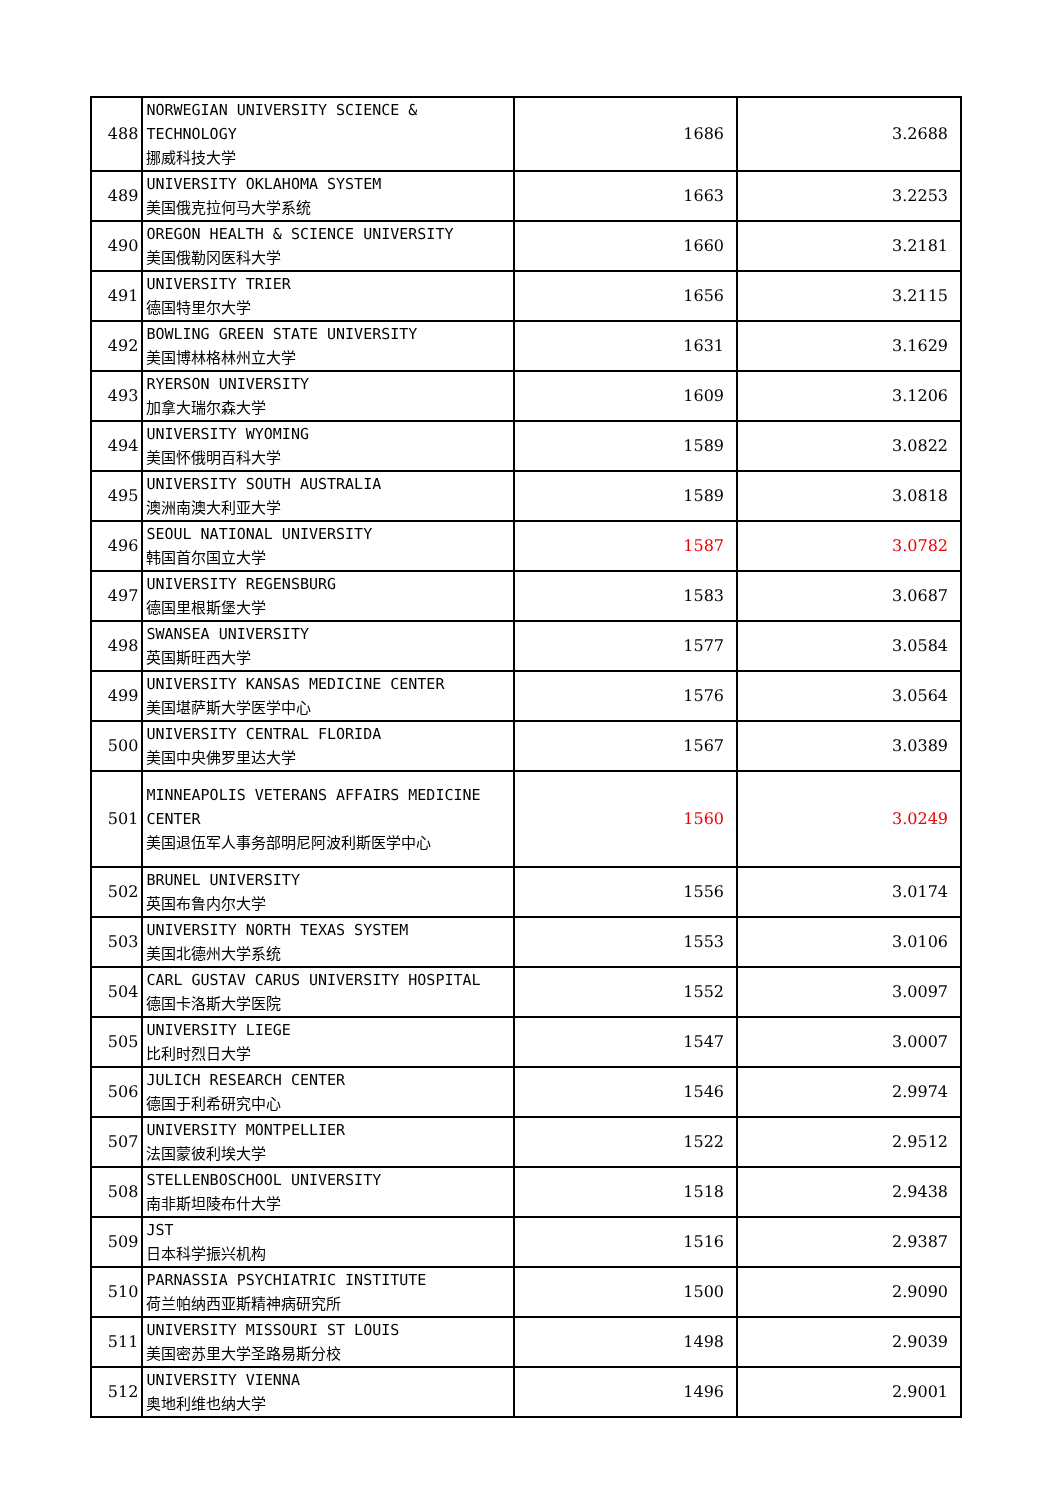| 488 | NORWEGIAN UNIVERSITY SCIENCE & TECHNOLOGY 挪威科技大学 | 1686 | 3.2688 |
| 489 | UNIVERSITY OKLAHOMA SYSTEM 美国俄克拉何马大学系统 | 1663 | 3.2253 |
| 490 | OREGON HEALTH & SCIENCE UNIVERSITY 美国俄勒冈医科大学 | 1660 | 3.2181 |
| 491 | UNIVERSITY TRIER 德国特里尔大学 | 1656 | 3.2115 |
| 492 | BOWLING GREEN STATE UNIVERSITY 美国博林格林州立大学 | 1631 | 3.1629 |
| 493 | RYERSON UNIVERSITY 加拿大瑞尔森大学 | 1609 | 3.1206 |
| 494 | UNIVERSITY WYOMING 美国怀俄明百科大学 | 1589 | 3.0822 |
| 495 | UNIVERSITY SOUTH AUSTRALIA 澳洲南澳大利亚大学 | 1589 | 3.0818 |
| 496 | SEOUL NATIONAL UNIVERSITY 韩国首尔国立大学 | 1587 | 3.0782 |
| 497 | UNIVERSITY REGENSBURG 德国里根斯堡大学 | 1583 | 3.0687 |
| 498 | SWANSEA UNIVERSITY 英国斯旺西大学 | 1577 | 3.0584 |
| 499 | UNIVERSITY KANSAS MEDICINE CENTER 美国堪萨斯大学医学中心 | 1576 | 3.0564 |
| 500 | UNIVERSITY CENTRAL FLORIDA 美国中央佛罗里达大学 | 1567 | 3.0389 |
| 501 | MINNEAPOLIS VETERANS AFFAIRS MEDICINE CENTER 美国退伍军人事务部明尼阿波利斯医学中心 | 1560 | 3.0249 |
| 502 | BRUNEL UNIVERSITY 英国布鲁内尔大学 | 1556 | 3.0174 |
| 503 | UNIVERSITY NORTH TEXAS SYSTEM 美国北德州大学系统 | 1553 | 3.0106 |
| 504 | CARL GUSTAV CARUS UNIVERSITY HOSPITAL 德国卡洛斯大学医院 | 1552 | 3.0097 |
| 505 | UNIVERSITY LIEGE 比利时烈日大学 | 1547 | 3.0007 |
| 506 | JULICH RESEARCH CENTER 德国于利希研究中心 | 1546 | 2.9974 |
| 507 | UNIVERSITY MONTPELLIER 法国蒙彼利埃大学 | 1522 | 2.9512 |
| 508 | STELLENBOSCHOOL UNIVERSITY 南非斯坦陵布什大学 | 1518 | 2.9438 |
| 509 | JST 日本科学振兴机构 | 1516 | 2.9387 |
| 510 | PARNASSIA PSYCHIATRIC INSTITUTE 荷兰帕纳西亚斯精神病研究所 | 1500 | 2.9090 |
| 511 | UNIVERSITY MISSOURI ST LOUIS 美国密苏里大学圣路易斯分校 | 1498 | 2.9039 |
| 512 | UNIVERSITY VIENNA 奥地利维也纳大学 | 1496 | 2.9001 |